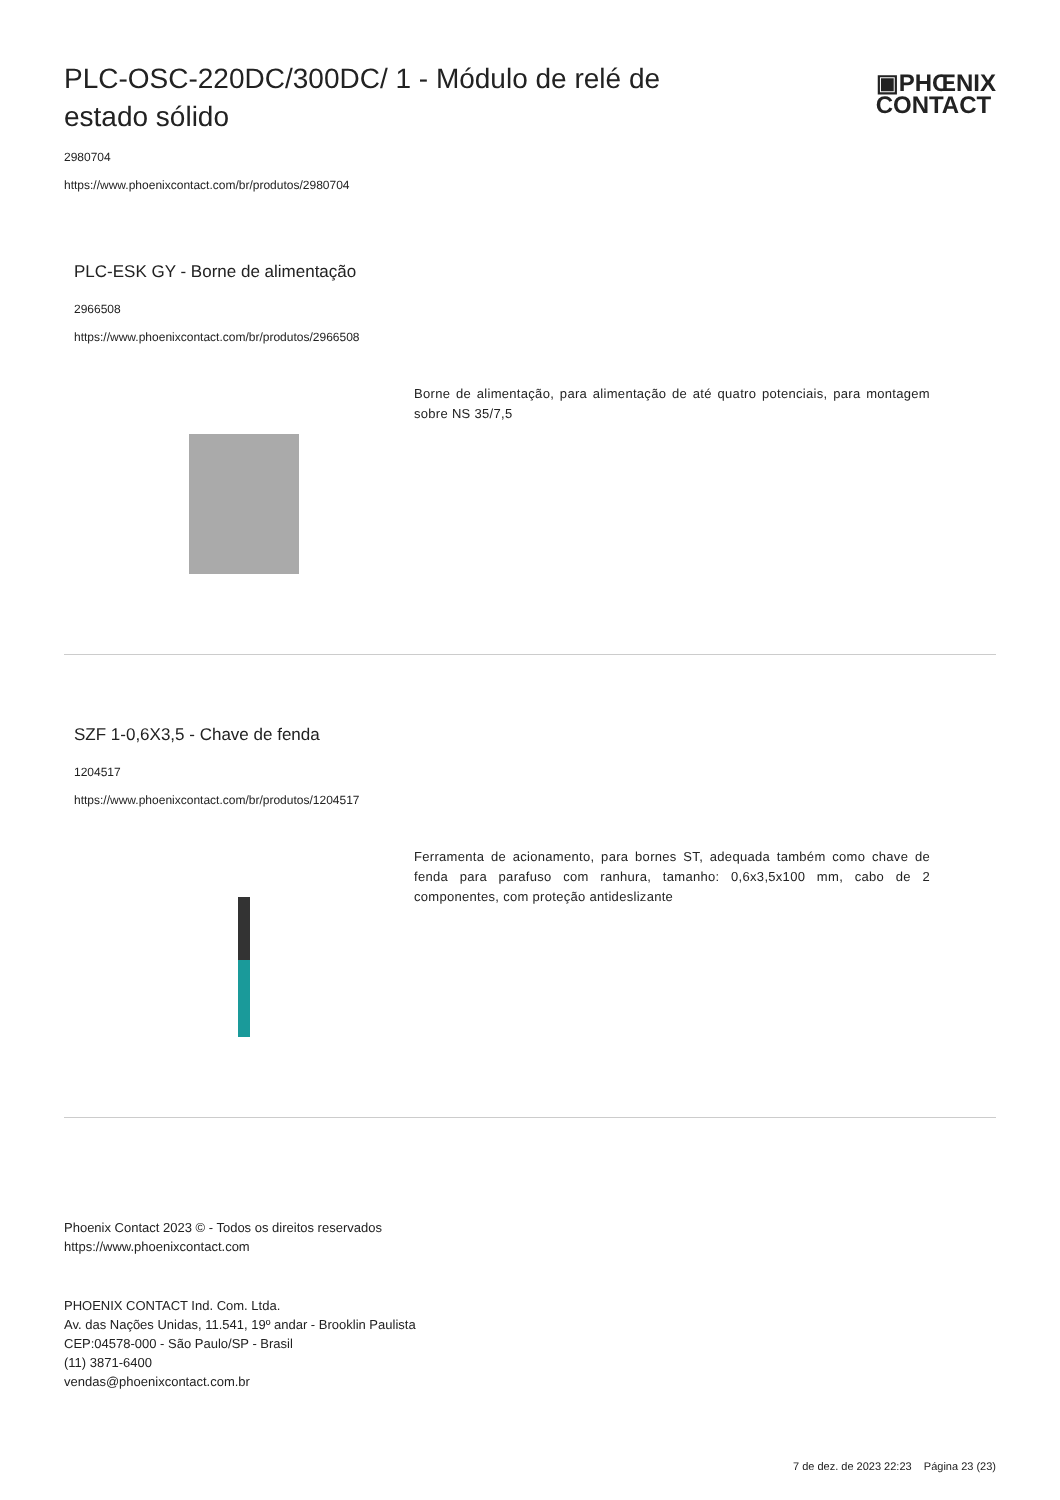PLC-OSC-220DC/300DC/ 1 - Módulo de relé de estado sólido
▣PHŒNIX
CONTACT
2980704
https://www.phoenixcontact.com/br/produtos/2980704
PLC-ESK GY - Borne de alimentação
2966508
https://www.phoenixcontact.com/br/produtos/2966508
Borne de alimentação, para alimentação de até quatro potenciais, para montagem sobre NS 35/7,5
SZF 1-0,6X3,5 - Chave de fenda
1204517
https://www.phoenixcontact.com/br/produtos/1204517
Ferramenta de acionamento, para bornes ST, adequada também como chave de fenda para parafuso com ranhura, tamanho: 0,6x3,5x100 mm, cabo de 2 componentes, com proteção antideslizante
Phoenix Contact 2023 © - Todos os direitos reservados
https://www.phoenixcontact.com
PHOENIX CONTACT Ind. Com. Ltda.
Av. das Nações Unidas, 11.541, 19º andar - Brooklin Paulista
CEP:04578-000 - São Paulo/SP - Brasil
(11) 3871-6400
vendas@phoenixcontact.com.br
7 de dez. de 2023 22:23 Página 23 (23)